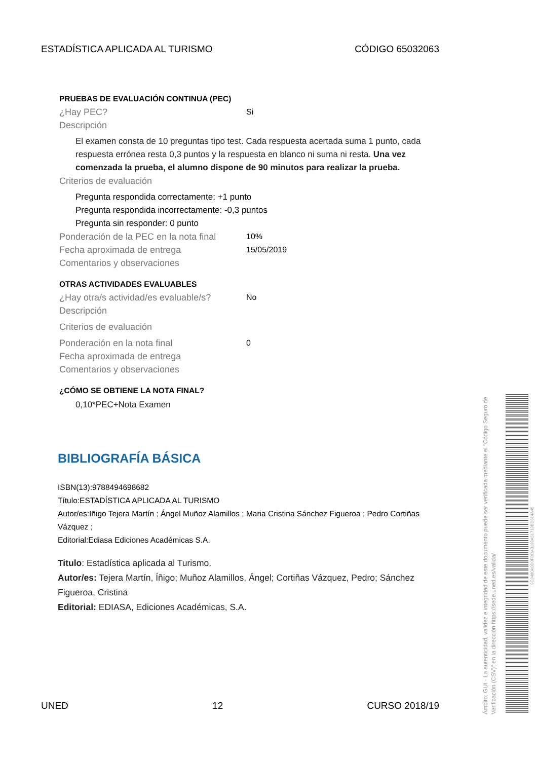ESTADÍSTICA APLICADA AL TURISMO CÓDIGO 65032063
PRUEBAS DE EVALUACIÓN CONTINUA (PEC)
¿Hay PEC? Si
Descripción
El examen consta de 10 preguntas tipo test. Cada respuesta acertada suma 1 punto, cada respuesta errónea resta 0,3 puntos y la respuesta en blanco ni suma ni resta. Una vez comenzada la prueba, el alumno dispone de 90 minutos para realizar la prueba.
Criterios de evaluación
Pregunta respondida correctamente: +1 punto
Pregunta respondida incorrectamente: -0,3 puntos
Pregunta sin responder: 0 punto
Ponderación de la PEC en la nota final 10%
Fecha aproximada de entrega 15/05/2019
Comentarios y observaciones
OTRAS ACTIVIDADES EVALUABLES
¿Hay otra/s actividad/es evaluable/s? No
Descripción
Criterios de evaluación
Ponderación en la nota final 0
Fecha aproximada de entrega
Comentarios y observaciones
¿CÓMO SE OBTIENE LA NOTA FINAL?
0,10*PEC+Nota Examen
BIBLIOGRAFÍA BÁSICA
ISBN(13):9788494698682
Título:ESTADÍSTICA APLICADA AL TURISMO
Autor/es:Iñigo Tejera Martín ; Ángel Muñoz Alamillos ; Maria Cristina Sánchez Figueroa ; Pedro Cortiñas Vázquez ;
Editorial:Ediasa Ediciones Académicas S.A.
Titulo: Estadística aplicada al Turismo.
Autor/es: Tejera Martín, Íñigo; Muñoz Alamillos, Ángel; Cortiñas Vázquez, Pedro; Sánchez Figueroa, Cristina
Editorial: EDIASA, Ediciones Académicas, S.A.
UNED 12 CURSO 2018/19
Ámbito: GUI - La autenticidad, validez e integridad de este documento puede ser verificada mediante el "Código Seguro de Verificación (CSV)" en la dirección https://sede.uned.es/valida/
9C8480A0D0FDDA3133A51713BD614A45